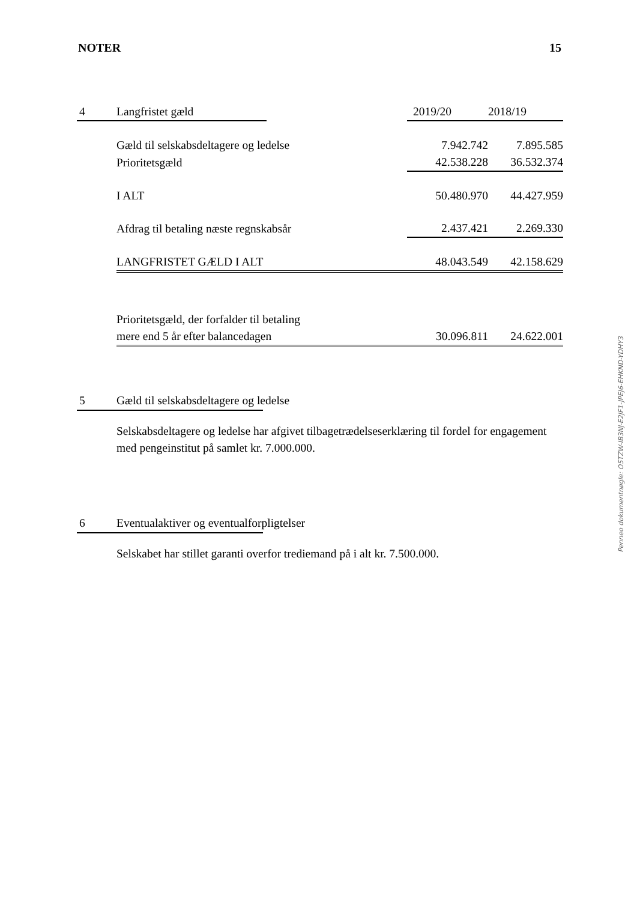NOTER 15
| 4 | Langfristet gæld | | 2019/20 | 2018/19 |
| | Gæld til selskabsdeltagere og ledelse | | 7.942.742 | 7.895.585 |
| | Prioritetsgæld | | 42.538.228 | 36.532.374 |
| | I ALT | | 50.480.970 | 44.427.959 |
| | Afdrag til betaling næste regnskabsår | | 2.437.421 | 2.269.330 |
| | LANGFRISTET GÆLD I ALT | | 48.043.549 | 42.158.629 |
| | Prioritetsgæld, der forfalder til betaling | | | |
| | mere end 5 år efter balancedagen | | 30.096.811 | 24.622.001 |
5 Gæld til selskabsdeltagere og ledelse
Selskabsdeltagere og ledelse har afgivet tilbagetrædelseserklæring til fordel for engagement med pengeinstitut på samlet kr. 7.000.000.
6 Eventualaktiver og eventualforpligtelser
Selskabet har stillet garanti overfor trediemand på i alt kr. 7.500.000.
Penneo dokumentnøgle: O5TZW-IB3NJ-E2JF1-JPEJ6-EHKND-YDHY3